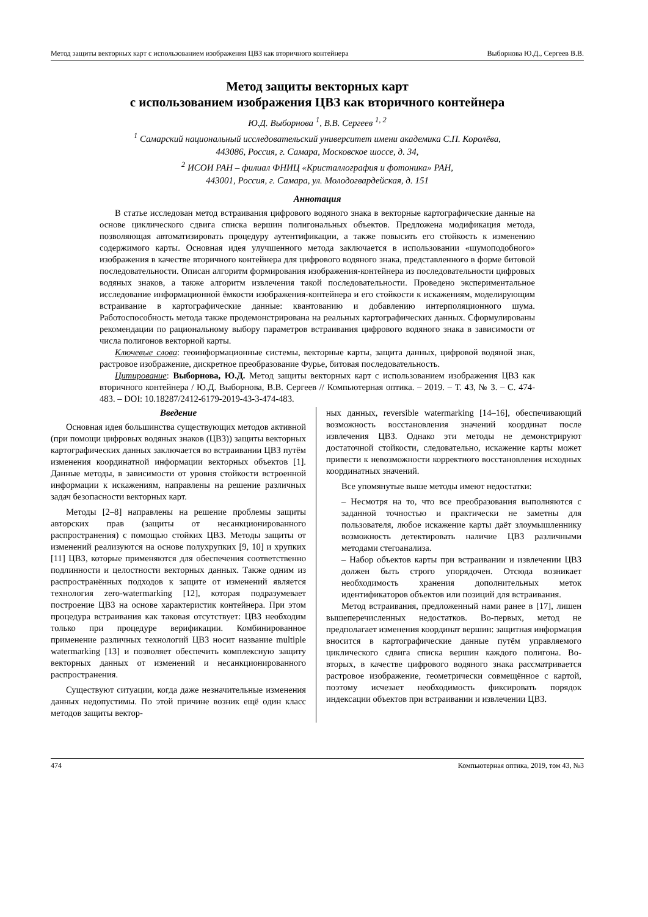Метод защиты векторных карт с использованием изображения ЦВЗ как вторичного контейнера Выборнова Ю.Д., Сергеев В.В.
Метод защиты векторных карт
с использованием изображения ЦВЗ как вторичного контейнера
Ю.Д. Выборнова <sup>1</sup>, В.В. Сергеев <sup>1, 2</sup>
<sup>1</sup> Самарский национальный исследовательский университет имени академика С.П. Королёва,
443086, Россия, г. Самара, Московское шоссе, д. 34,
<sup>2</sup> ИСОИ РАН – филиал ФНИЦ «Кристаллография и фотоника» РАН,
443001, Россия, г. Самара, ул. Молодогвардейская, д. 151
Аннотация
В статье исследован метод встраивания цифрового водяного знака в векторные картографические данные на основе циклического сдвига списка вершин полигональных объектов. Предложена модификация метода, позволяющая автоматизировать процедуру аутентификации, а также повысить его стойкость к изменению содержимого карты. Основная идея улучшенного метода заключается в использовании «шумоподобного» изображения в качестве вторичного контейнера для цифрового водяного знака, представленного в форме битовой последовательности. Описан алгоритм формирования изображения-контейнера из последовательности цифровых водяных знаков, а также алгоритм извлечения такой последовательности. Проведено экспериментальное исследование информационной ёмкости изображения-контейнера и его стойкости к искажениям, моделирующим встраивание в картографические данные: квантованию и добавлению интерполяционного шума. Работоспособность метода также продемонстрирована на реальных картографических данных. Сформулированы рекомендации по рациональному выбору параметров встраивания цифрового водяного знака в зависимости от числа полигонов векторной карты.
Ключевые слова: геоинформационные системы, векторные карты, защита данных, цифровой водяной знак, растровое изображение, дискретное преобразование Фурье, битовая последовательность.
Цитирование: Выборнова, Ю.Д. Метод защиты векторных карт с использованием изображения ЦВЗ как вторичного контейнера / Ю.Д. Выборнова, В.В. Сергеев // Компьютерная оптика. – 2019. – Т. 43, № 3. – С. 474-483. – DOI: 10.18287/2412-6179-2019-43-3-474-483.
Введение
Основная идея большинства существующих методов активной (при помощи цифровых водяных знаков (ЦВЗ)) защиты векторных картографических данных заключается во встраивании ЦВЗ путём изменения координатной информации векторных объектов [1]. Данные методы, в зависимости от уровня стойкости встроенной информации к искажениям, направлены на решение различных задач безопасности векторных карт.
Методы [2–8] направлены на решение проблемы защиты авторских прав (защиты от несанкционированного распространения) с помощью стойких ЦВЗ. Методы защиты от изменений реализуются на основе полухрупких [9, 10] и хрупких [11] ЦВЗ, которые применяются для обеспечения соответственно подлинности и целостности векторных данных. Также одним из распространённых подходов к защите от изменений является технология zero-watermarking [12], которая подразумевает построение ЦВЗ на основе характеристик контейнера. При этом процедура встраивания как таковая отсутствует: ЦВЗ необходим только при процедуре верификации. Комбинированное применение различных технологий ЦВЗ носит название multiple watermarking [13] и позволяет обеспечить комплексную защиту векторных данных от изменений и несанкционированного распространения.
Существуют ситуации, когда даже незначительные изменения данных недопустимы. По этой причине возник ещё один класс методов защиты вектор-
ных данных, reversible watermarking [14–16], обеспечивающий возможность восстановления значений координат после извлечения ЦВЗ. Однако эти методы не демонстрируют достаточной стойкости, следовательно, искажение карты может привести к невозможности корректного восстановления исходных координатных значений.
Все упомянутые выше методы имеют недостатки:
– Несмотря на то, что все преобразования выполняются с заданной точностью и практически не заметны для пользователя, любое искажение карты даёт злоумышленнику возможность детектировать наличие ЦВЗ различными методами стегоанализа.
– Набор объектов карты при встраивании и извлечении ЦВЗ должен быть строго упорядочен. Отсюда возникает необходимость хранения дополнительных меток идентификаторов объектов или позиций для встраивания.
Метод встраивания, предложенный нами ранее в [17], лишен вышеперечисленных недостатков. Во-первых, метод не предполагает изменения координат вершин: защитная информация вносится в картографические данные путём управляемого циклического сдвига списка вершин каждого полигона. Во-вторых, в качестве цифрового водяного знака рассматривается растровое изображение, геометрически совмещённое с картой, поэтому исчезает необходимость фиксировать порядок индексации объектов при встраивании и извлечении ЦВЗ.
474 Компьютерная оптика, 2019, том 43, №3